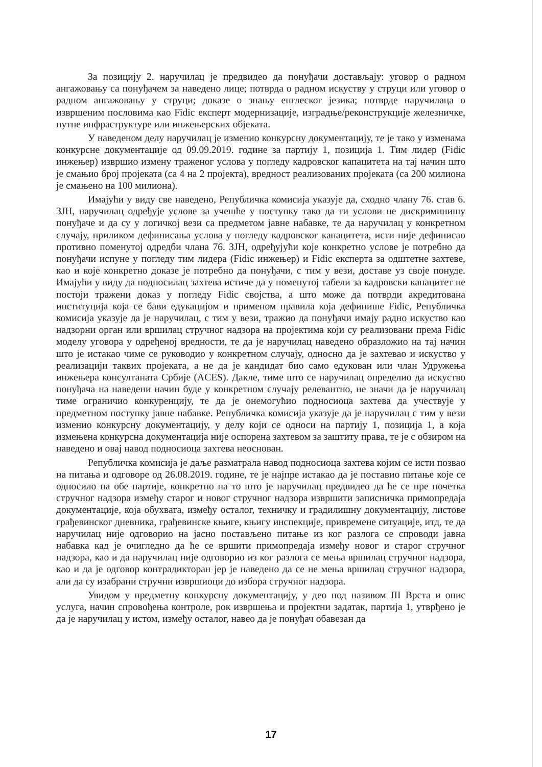За позицију 2. наручилац је предвидео да понуђачи достављају: уговор о радном ангажовању са понуђачем за наведено лице; потврда о радном искуству у струци или уговор о радном ангажовању у струци; доказе о знању енглеског језика; потврде наручилаца о извршеним пословима као Fidic експерт модернизације, изградње/реконструкције железничке, путне инфраструктуре или инжењерских објеката.
У наведеном делу наручилац је изменио конкурсну документацију, те је тако у изменама конкурсне документације од 09.09.2019. године за партију 1, позиција 1. Тим лидер (Fidic инжењер) извршио измену траженог услова у погледу кадровског капацитета на тај начин што је смањио број пројеката (са 4 на 2 пројекта), вредност реализованих пројеката (са 200 милиона је смањено на 100 милиона).
Имајући у виду све наведено, Републичка комисија указује да, сходно члану 76. став 6. ЗЈН, наручилац одређује услове за учешће у поступку тако да ти услови не дискриминишу понуђаче и да су у логичкој вези са предметом јавне набавке, те да наручилац у конкретном случају, приликом дефинисања услова у погледу кадровског капацитета, исти није дефинисао противно поменутој одредби члана 76. ЗЈН, одређујући које конкретно услове је потребно да понуђачи испуне у погледу тим лидера (Fidic инжењер) и Fidic експерта за одштетне захтеве, као и које конкретно доказе је потребно да понуђачи, с тим у вези, доставе уз своје понуде. Имајући у виду да подносилац захтева истиче да у поменутој табели за кадровски капацитет не постоји тражени доказ у погледу Fidic својства, а што може да потврди акредитована институција која се бави едукацијом и применом правила која дефинише Fidic, Републичка комисија указује да је наручилац, с тим у вези, тражио да понуђачи имају радно искуство као надзорни орган или вршилац стручног надзора на пројектима који су реализовани према Fidic моделу уговора у одређеној вредности, те да је наручилац наведено образложио на тај начин што је истакао чиме се руководио у конкретном случају, односно да је захтевао и искуство у реализацији таквих пројеката, а не да је кандидат био само едукован или члан Удружења инжењера консултаната Србије (ACES). Дакле, тиме што се наручилац определио да искуство понуђача на наведени начин буде у конкретном случају релевантно, не значи да је наручилац тиме ограничио конкуренцију, те да је онемогућио подносиоца захтева да учествује у предметном поступку јавне набавке. Републичка комисија указује да је наручилац с тим у вези изменио конкурсну документацију, у делу који се односи на партију 1, позиција 1, а која измењена конкурсна документација није оспорена захтевом за заштиту права, те је с обзиром на наведено и овај навод подносиоца захтева неоснован.
Републичка комисија је даље разматрала навод подносиоца захтева којим се исти позвао на питања и одговоре од 26.08.2019. године, те је најпре истакао да је поставио питање које се односило на обе партије, конкретно на то што је наручилац предвидео да ће се пре почетка стручног надзора између старог и новог стручног надзора извршити записничка примопредаја документације, која обухвата, између осталог, техничку и градилишну документацију, листове грађевинског дневника, грађевинске књиге, књигу инспекције, привремене ситуације, итд, те да наручилац није одговорио на јасно постављено питање из ког разлога се спроводи јавна набавка кад је очигледно да ће се вршити примопредаја између новог и старог стручног надзора, као и да наручилац није одговорио из ког разлога се мења вршилац стручног надзора, као и да је одговор контрадикторан јер је наведено да се не мења вршилац стручног надзора, али да су изабрани стручни извршиоци до избора стручног надзора.
Увидом у предметну конкурсну документацију, у део под називом III Врста и опис услуга, начин спровођења контроле, рок извршења и пројектни задатак, партија 1, утврђено је да је наручилац у истом, између осталог, навео да је понуђач обавезан да
17